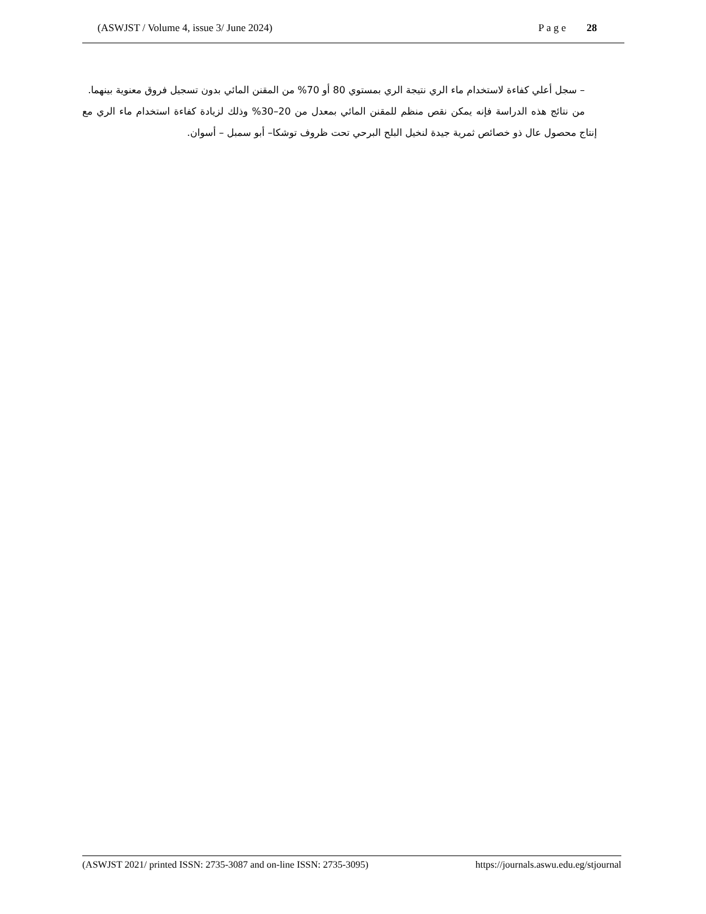(ASWJST / Volume 4, issue 3/ June 2024) P a g e 28
– سجل أعلي كفاءة لاستخدام ماء الري نتيجة الري بمستوي 80 أو 70% من المقنن المائي بدون تسجيل فروق معنوية بينهما.
من نتائج هذه الدراسة فإنه يمكن نقص منظم للمقنن المائي بمعدل من 20–30% وذلك لزيادة كفاءة استخدام ماء الري مع إنتاج محصول عال ذو خصائص ثمرية جيدة لنخيل البلح البرحي تحت ظروف توشكا– أبو سمبل – أسوان.
(ASWJST 2021/ printed ISSN: 2735-3087 and on-line ISSN: 2735-3095) https://journals.aswu.edu.eg/stjournal